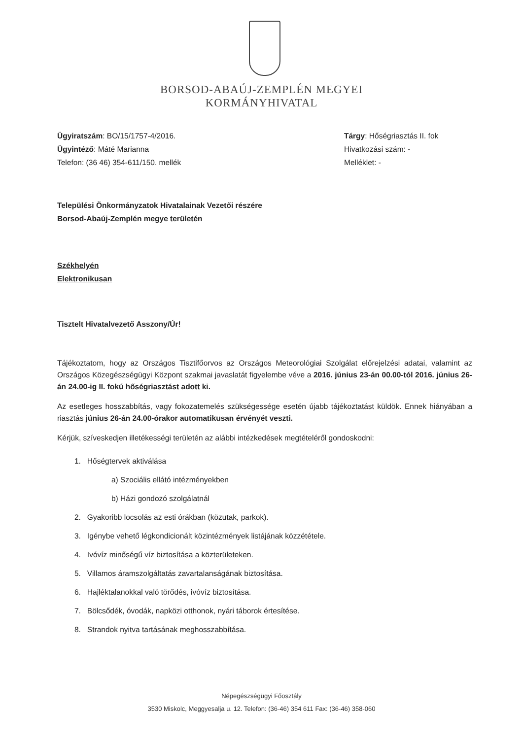BORSOD-ABAÚJ-ZEMPLÉN MEGYEI
KORMÁNYHIVATAL
Ügyiratszám: BO/15/1757-4/2016.
Ügyintéző: Máté Marianna
Telefon: (36 46) 354-611/150. mellék
Tárgy: Hőségriasztás II. fok
Hivatkozási szám: -
Melléklet: -
Települési Önkormányzatok Hivatalainak Vezetői részére
Borsod-Abaúj-Zemplén megye területén
Székhelyén
Elektronikusan
Tisztelt Hivatalvezető Asszony/Úr!
Tájékoztatom, hogy az Országos Tisztifőorvos az Országos Meteorológiai Szolgálat előrejelzési adatai, valamint az Országos Közegészségügyi Központ szakmai javaslatát figyelembe véve a 2016. június 23-án 00.00-tól 2016. június 26-án 24.00-ig II. fokú hőségriasztást adott ki.
Az esetleges hosszabbítás, vagy fokozatemelés szükségessége esetén újabb tájékoztatást küldök. Ennek hiányában a riasztás június 26-án 24.00-órakor automatikusan érvényét veszti.
Kérjük, szíveskedjen illetékességi területén az alábbi intézkedések megtételéről gondoskodni:
1. Hőségtervek aktiválása
a) Szociális ellátó intézményekben
b) Házi gondozó szolgálatnál
2. Gyakoribb locsolás az esti órákban (közutak, parkok).
3. Igénybe vehető légkondicionált közintézmények listájának közzététele.
4. Ivóvíz minőségű víz biztosítása a közterületeken.
5. Villamos áramszolgáltatás zavartalanságának biztosítása.
6. Hajléktalanokkal való törődés, ivóvíz biztosítása.
7. Bölcsődék, óvodák, napközi otthonok, nyári táborok értesítése.
8. Strandok nyitva tartásának meghosszabbítása.
Népegészségügyi Főosztály
3530 Miskolc, Meggyesalja u. 12. Telefon: (36-46) 354 611 Fax: (36-46) 358-060